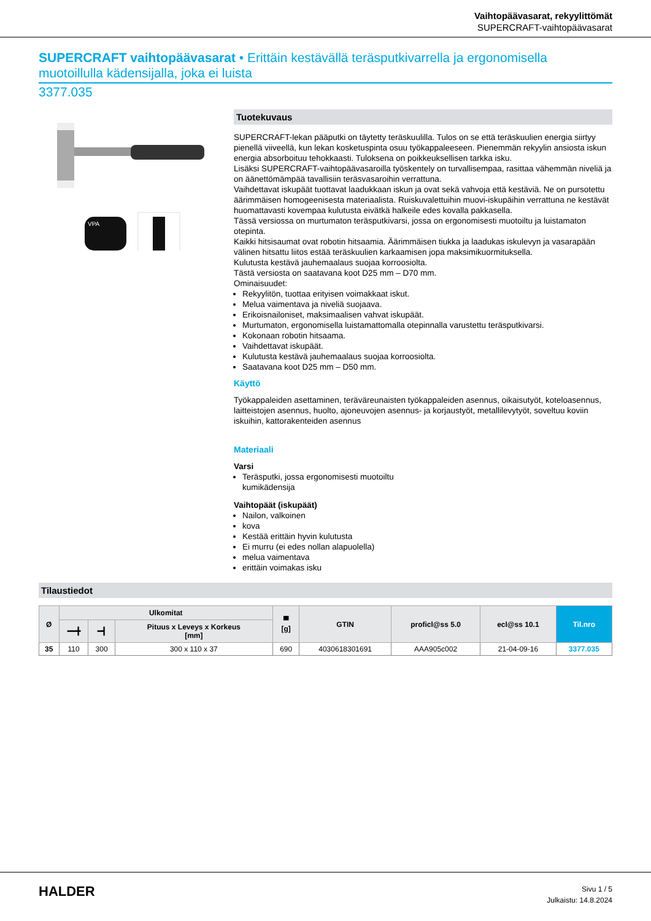Vaihtopäävasarat, rekyylittömät
SUPERCRAFT-vaihtopäävasarat
SUPERCRAFT vaihtopäävasarat • Erittäin kestävällä teräsputkivarrella ja ergonomisella muotoillulla kädensijalla, joka ei luista
3377.035
VPA
Tuotekuvaus
SUPERCRAFT-lekan pääputki on täytetty teräskuulilla. Tulos on se että teräskuulien energia siirtyy pienellä viiveellä, kun lekan kosketuspinta osuu työkappaleeseen. Pienemmän rekyylin ansiosta iskun energia absorboituu tehokkaasti. Tuloksena on poikkeuksellisen tarkka isku.
Lisäksi SUPERCRAFT-vaihtopäävasaroilla työskentely on turvallisempaa, rasittaa vähemmän niveliä ja on äänettömämpää tavallisiin teräsvasaroihin verrattuna.
Vaihdettavat iskupäät tuottavat laadukkaan iskun ja ovat sekä vahvoja että kestäviä. Ne on pursotettu äärimmäisen homogeenisesta materiaalista. Ruiskuvalettuihin muovi-iskupäihin verrattuna ne kestävät huomattavasti kovempaa kulutusta eivätkä halkeile edes kovalla pakkasella.
Tässä versiossa on murtumaton teräsputkivarsi, jossa on ergonomisesti muotoiltu ja luistamaton otepinta.
Kaikki hitsisaumat ovat robotin hitsaamia. Äärimmäisen tiukka ja laadukas iskulevyn ja vasarapään välinen hitsattu liitos estää teräskuulien karkaamisen jopa maksimikuormituksella.
Kulutusta kestävä jauhemaalaus suojaa korroosiolta.
Tästä versiosta on saatavana koot D25 mm – D70 mm.
Ominaisuudet:
Rekyylitön, tuottaa erityisen voimakkaat iskut.
Melua vaimentava ja niveliä suojaava.
Erikoisnailoniset, maksimaalisen vahvat iskupäät.
Murtumaton, ergonomisella luistamattomalla otepinnalla varustettu teräsputkivarsi.
Kokonaan robotin hitsaama.
Vaihdettavat iskupäät.
Kulutusta kestävä jauhemaalaus suojaa korroosiolta.
Saatavana koot D25 mm – D50 mm.
Käyttö
Työkappaleiden asettaminen, teräväreunaisten työkappaleiden asennus, oikaisutyöt, koteloasennus, laitteistojen asennus, huolto, ajoneuvojen asennus- ja korjaustyöt, metallilevytyöt, soveltuu koviin iskuihin, kattorakenteiden asennus
Materiaali
Varsi
Teräsputki, jossa ergonomisesti muotoiltu
kumikädensija
Vaihtopäät (iskupäät)
Nailon, valkoinen
kova
Kestää erittäin hyvin kulutusta
Ei murru (ei edes nollan alapuolella)
melua vaimentava
erittäin voimakas isku
Tilaustiedot
| Ø | Ulkomitat | | | ▀ [g] | GTIN | proficl@ss 5.0 | ecl@ss 10.1 | Til.nro |
| --- | --- | --- | --- | --- | --- | --- | --- | --- |
| | ━━╋ | ━┫ | Pituus x Leveys x Korkeus [mm] | | | | | |
| 35 | 110 | 300 | 300 x 110 x 37 | 690 | 4030618301691 | AAA905c002 | 21-04-09-16 | 3377.035 |
HALDER
Sivu 1 / 5
Julkaistu: 14.8.2024